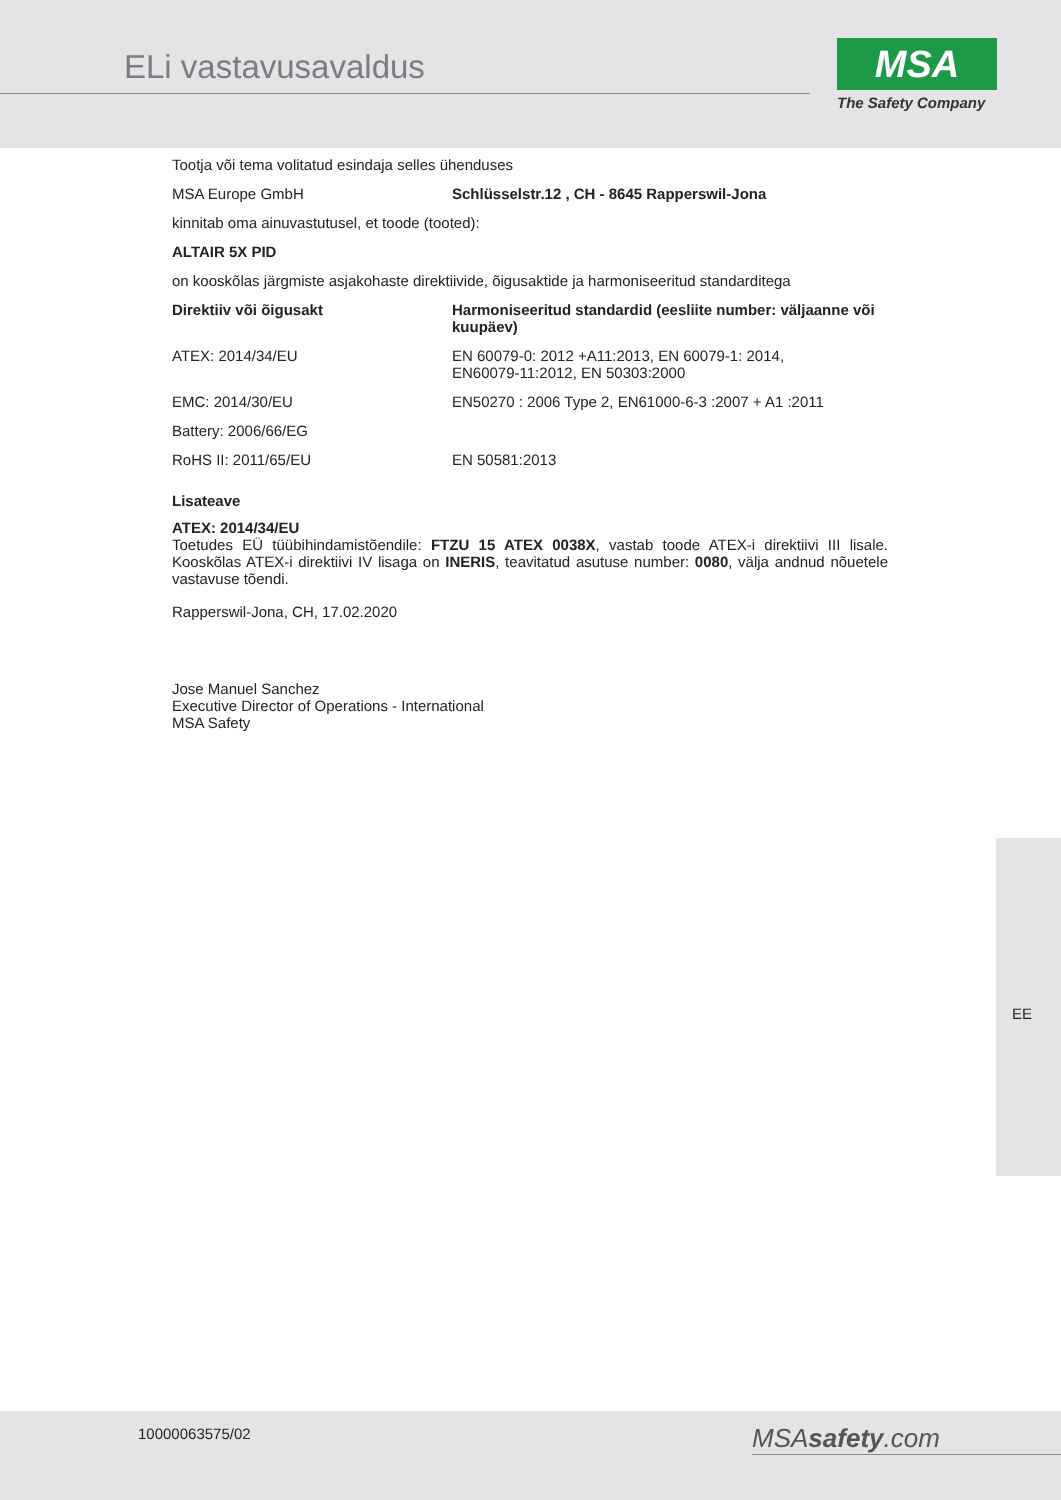ELi vastavusavaldus
MSA
The Safety Company
Tootja või tema volitatud esindaja selles ühenduses
| MSA Europe GmbH | Schlüsselstr.12 , CH - 8645 Rapperswil-Jona |
kinnitab oma ainuvastutusel, et toode (tooted):
ALTAIR 5X PID
on kooskõlas järgmiste asjakohaste direktiivide, õigusaktide ja harmoniseeritud standarditega
| Direktiiv või õigusakt | Harmoniseeritud standardid (eesliite number: väljaanne või kuupäev) |
| --- | --- |
| ATEX: 2014/34/EU | EN 60079-0: 2012 +A11:2013, EN 60079-1: 2014, EN60079-11:2012, EN 50303:2000 |
| EMC: 2014/30/EU | EN50270 : 2006 Type 2, EN61000-6-3 :2007 + A1 :2011 |
| Battery: 2006/66/EG | |
| RoHS II: 2011/65/EU | EN 50581:2013 |
Lisateave
ATEX: 2014/34/EU
Toetudes EÜ tüübihindamistõendile: FTZU 15 ATEX 0038X, vastab toode ATEX-i direktiivi III lisale. Kooskõlas ATEX-i direktiivi IV lisaga on INERIS, teavitatud asutuse number: 0080, välja andnud nõuetele vastavuse tõendi.
Rapperswil-Jona, CH, 17.02.2020
Jose Manuel Sanchez
Executive Director of Operations - International
MSA Safety
EE
10000063575/02 MSAsafety.com